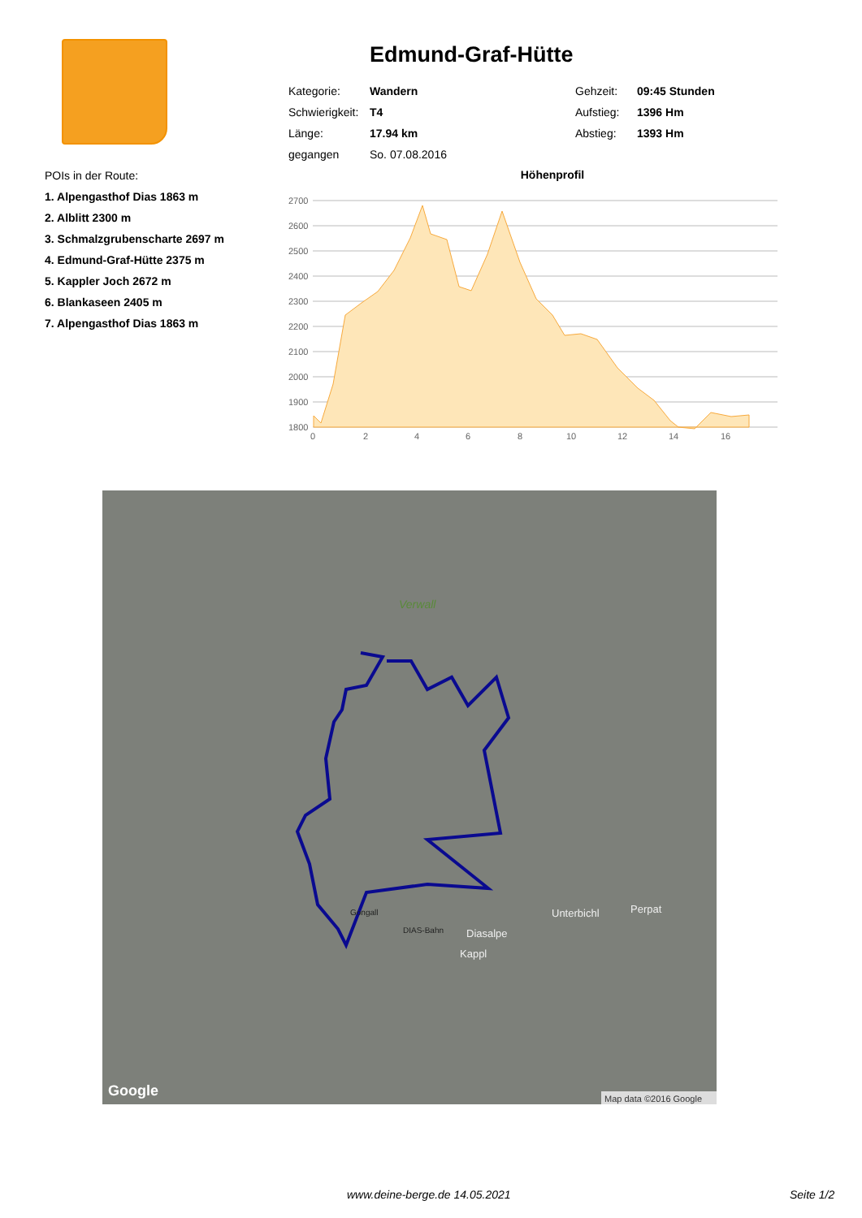POIs in der Route:
1. Alpengasthof Dias 1863 m
2. Alblitt 2300 m
3. Schmalzgrubenscharte 2697 m
4. Edmund-Graf-Hütte 2375 m
5. Kappler Joch 2672 m
6. Blankaseen 2405 m
7. Alpengasthof Dias 1863 m
Edmund-Graf-Hütte
| Kategorie: | Wandern | Gehzeit: | 09:45 Stunden |
| Schwierigkeit: | T4 | Aufstieg: | 1396 Hm |
| Länge: | 17.94 km | Abstieg: | 1393 Hm |
| gegangen | So. 07.08.2016 | | |
Höhenprofil
2700
2600
2500
2400
2300
2200
2100
2000
1900
1800
0
2
4
6
8
10
12
14
16
Verwall
Unterbichl
Perpat
Diasalpe
Kappl
Gongall
DIAS-Bahn
Google
Map data ©2016 Google
www.deine-berge.de 14.05.2021 Seite 1/2